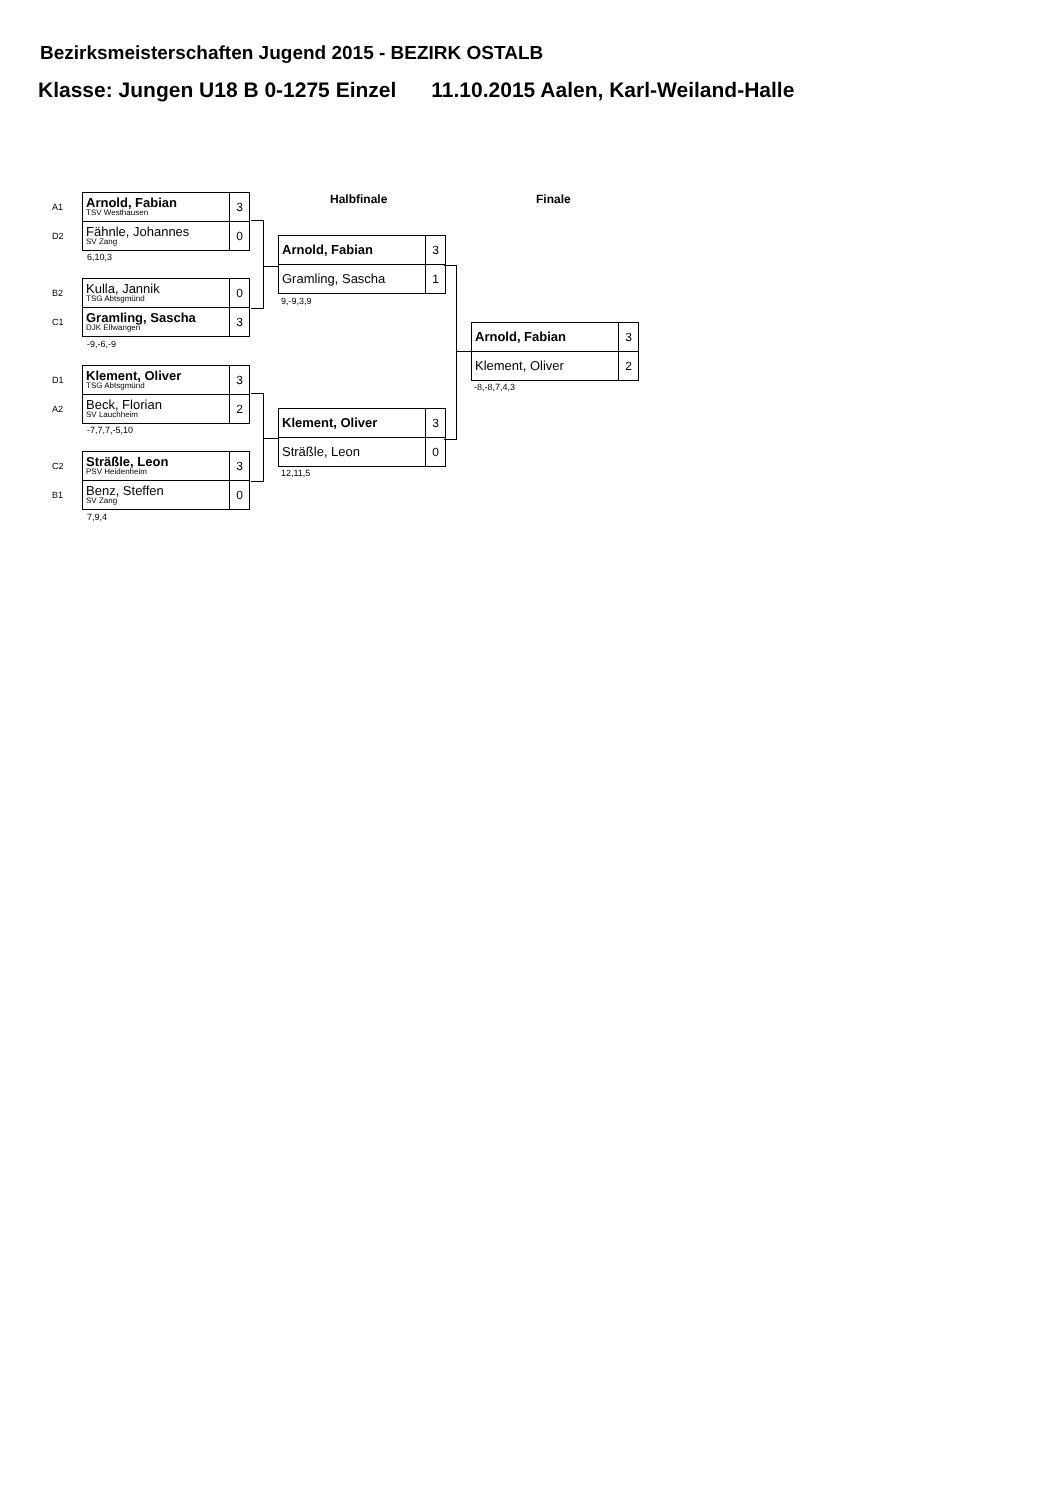Bezirksmeisterschaften Jugend 2015 - BEZIRK OSTALB
Klasse: Jungen U18 B 0-1275 Einzel 11.10.2015 Aalen, Karl-Weiland-Halle
Halbfinale Finale
| A1 | Arnold, Fabian TSV Westhausen | 3 |
| D2 | Fähnle, Johannes SV Zang | 0 |
6,10,3
| B2 | Kulla, Jannik TSG Abtsgmünd | 0 |
| C1 | Gramling, Sascha DJK Ellwangen | 3 |
-9,-6,-9
| D1 | Klement, Oliver TSG Abtsgmünd | 3 |
| A2 | Beck, Florian SV Lauchheim | 2 |
-7,7,7,-5,10
| C2 | Sträßle, Leon PSV Heidenheim | 3 |
| B1 | Benz, Steffen SV Zang | 0 |
7,9,4
| Arnold, Fabian | 3 |
| Gramling, Sascha | 1 |
9,-9,3,9
| Klement, Oliver | 3 |
| Sträßle, Leon | 0 |
12,11,5
| Arnold, Fabian | 3 |
| Klement, Oliver | 2 |
-8,-8,7,4,3